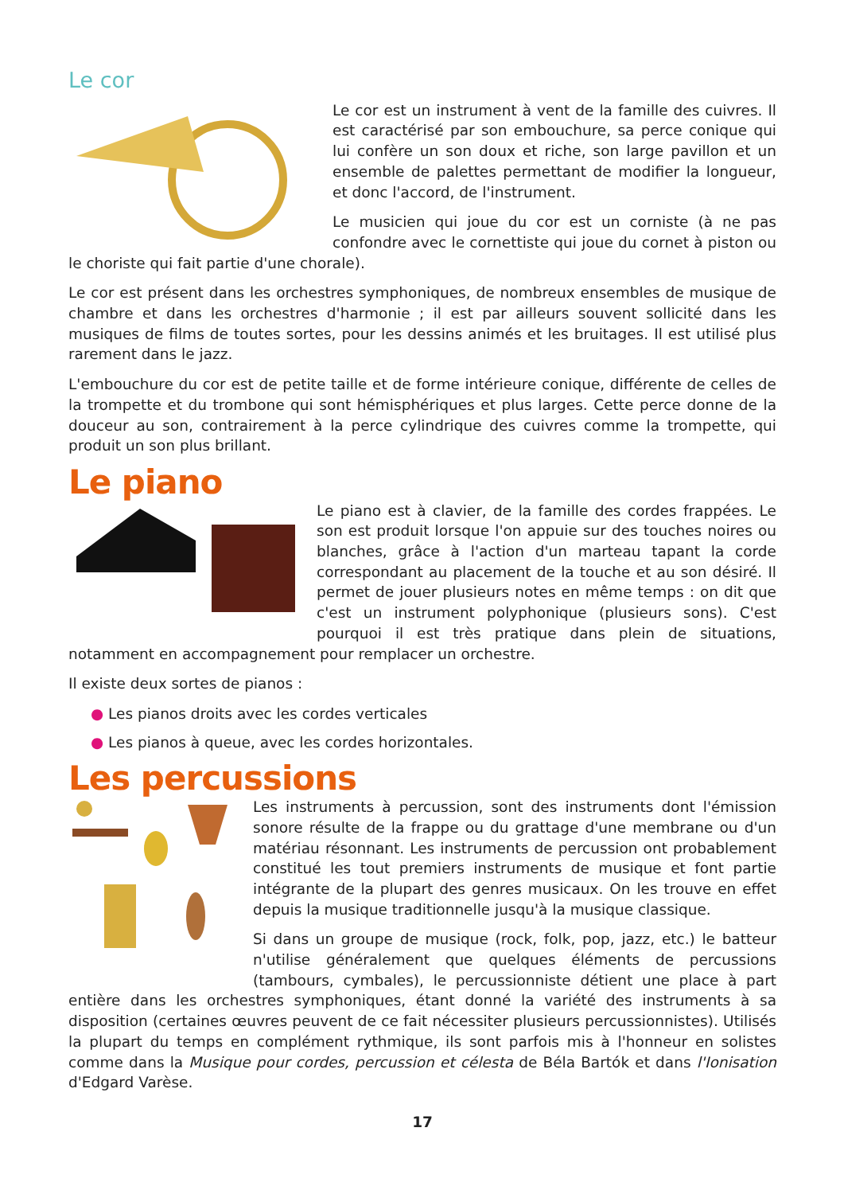Le cor
Le cor est un instrument à vent de la famille des cuivres. Il est caractérisé par son embouchure, sa perce conique qui lui confère un son doux et riche, son large pavillon et un ensemble de palettes permettant de modifier la longueur, et donc l'accord, de l'instrument.
Le musicien qui joue du cor est un corniste (à ne pas confondre avec le cornettiste qui joue du cornet à piston ou le choriste qui fait partie d'une chorale).
Le cor est présent dans les orchestres symphoniques, de nombreux ensembles de musique de chambre et dans les orchestres d'harmonie ; il est par ailleurs souvent sollicité dans les musiques de films de toutes sortes, pour les dessins animés et les bruitages. Il est utilisé plus rarement dans le jazz.
L'embouchure du cor est de petite taille et de forme intérieure conique, différente de celles de la trompette et du trombone qui sont hémisphériques et plus larges. Cette perce donne de la douceur au son, contrairement à la perce cylindrique des cuivres comme la trompette, qui produit un son plus brillant.
Le piano
Le piano est à clavier, de la famille des cordes frappées. Le son est produit lorsque l'on appuie sur des touches noires ou blanches, grâce à l'action d'un marteau tapant la corde correspondant au placement de la touche et au son désiré. Il permet de jouer plusieurs notes en même temps : on dit que c'est un instrument polyphonique (plusieurs sons). C'est pourquoi il est très pratique dans plein de situations, notamment en accompagnement pour remplacer un orchestre.
Il existe deux sortes de pianos :
● Les pianos droits avec les cordes verticales
● Les pianos à queue, avec les cordes horizontales.
Les percussions
Les instruments à percussion, sont des instruments dont l'émission sonore résulte de la frappe ou du grattage d'une membrane ou d'un matériau résonnant. Les instruments de percussion ont probablement constitué les tout premiers instruments de musique et font partie intégrante de la plupart des genres musicaux. On les trouve en effet depuis la musique traditionnelle jusqu'à la musique classique.
Si dans un groupe de musique (rock, folk, pop, jazz, etc.) le batteur n'utilise généralement que quelques éléments de percussions (tambours, cymbales), le percussionniste détient une place à part entière dans les orchestres symphoniques, étant donné la variété des instruments à sa disposition (certaines œuvres peuvent de ce fait nécessiter plusieurs percussionnistes). Utilisés la plupart du temps en complément rythmique, ils sont parfois mis à l'honneur en solistes comme dans la Musique pour cordes, percussion et célesta de Béla Bartók et dans l'Ionisation d'Edgard Varèse.
17